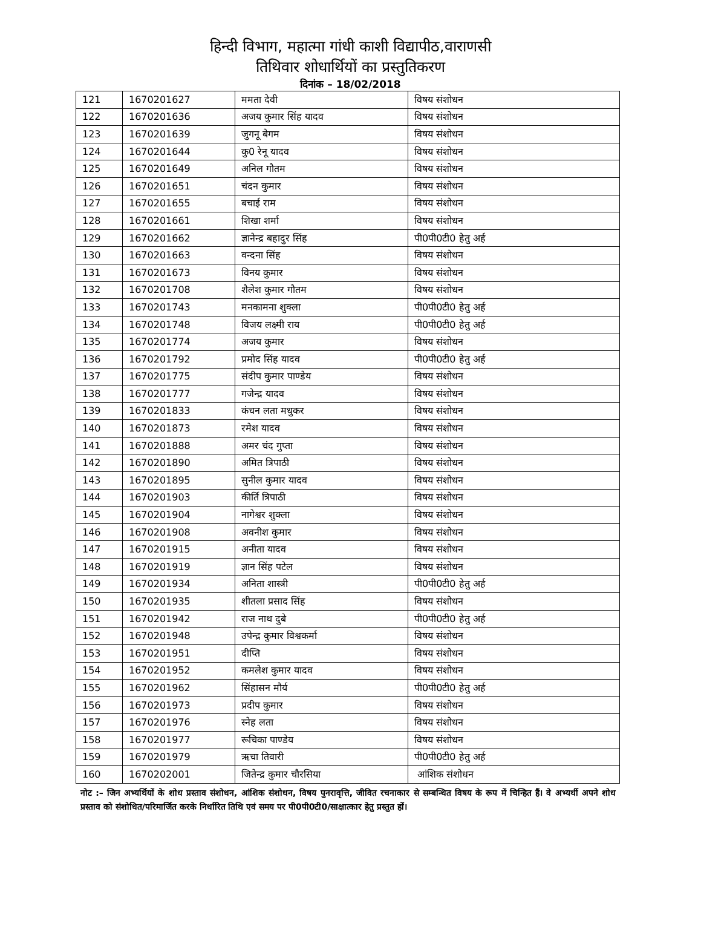हिन्दी विभाग, महात्मा गांधी काशी विद्यापीठ,वाराणसी
तिथिवार शोधार्थियों का प्रस्तुतिकरण
दिनांक – 18/02/2018
| 121 | 1670201627 | ममता देवी | विषय संशोधन |
| 122 | 1670201636 | अजय कुमार सिंह यादव | विषय संशोधन |
| 123 | 1670201639 | जुगनू बेगम | विषय संशोधन |
| 124 | 1670201644 | कु0 रेनू यादव | विषय संशोधन |
| 125 | 1670201649 | अनिल गौतम | विषय संशोधन |
| 126 | 1670201651 | चंदन कुमार | विषय संशोधन |
| 127 | 1670201655 | बचाई राम | विषय संशोधन |
| 128 | 1670201661 | शिखा शर्मा | विषय संशोधन |
| 129 | 1670201662 | ज्ञानेन्द्र बहादुर सिंह | पी0पी0टी0 हेतु अर्ह |
| 130 | 1670201663 | वन्दना सिंह | विषय संशोधन |
| 131 | 1670201673 | विनय कुमार | विषय संशोधन |
| 132 | 1670201708 | शैलेश कुमार गौतम | विषय संशोधन |
| 133 | 1670201743 | मनकामना शुक्ला | पी0पी0टी0 हेतु अर्ह |
| 134 | 1670201748 | विजय लक्ष्मी राय | पी0पी0टी0 हेतु अर्ह |
| 135 | 1670201774 | अजय कुमार | विषय संशोधन |
| 136 | 1670201792 | प्रमोद सिंह यादव | पी0पी0टी0 हेतु अर्ह |
| 137 | 1670201775 | संदीप कुमार पाण्डेय | विषय संशोधन |
| 138 | 1670201777 | गजेन्द्र यादव | विषय संशोधन |
| 139 | 1670201833 | कंचन लता मधुकर | विषय संशोधन |
| 140 | 1670201873 | रमेश यादव | विषय संशोधन |
| 141 | 1670201888 | अमर चंद गुप्ता | विषय संशोधन |
| 142 | 1670201890 | अमित त्रिपाठी | विषय संशोधन |
| 143 | 1670201895 | सुनील कुमार यादव | विषय संशोधन |
| 144 | 1670201903 | कीर्ति त्रिपाठी | विषय संशोधन |
| 145 | 1670201904 | नागेश्वर शुक्ला | विषय संशोधन |
| 146 | 1670201908 | अवनीश कुमार | विषय संशोधन |
| 147 | 1670201915 | अनीता यादव | विषय संशोधन |
| 148 | 1670201919 | ज्ञान सिंह पटेल | विषय संशोधन |
| 149 | 1670201934 | अनिता शास्त्री | पी0पी0टी0 हेतु अर्ह |
| 150 | 1670201935 | शीतला प्रसाद सिंह | विषय संशोधन |
| 151 | 1670201942 | राज नाथ दुबे | पी0पी0टी0 हेतु अर्ह |
| 152 | 1670201948 | उपेन्द्र कुमार विश्वकर्मा | विषय संशोधन |
| 153 | 1670201951 | दीप्ति | विषय संशोधन |
| 154 | 1670201952 | कमलेश कुमार यादव | विषय संशोधन |
| 155 | 1670201962 | सिंहासन मौर्य | पी0पी0टी0 हेतु अर्ह |
| 156 | 1670201973 | प्रदीप कुमार | विषय संशोधन |
| 157 | 1670201976 | स्नेह लता | विषय संशोधन |
| 158 | 1670201977 | रूचिका पाण्डेय | विषय संशोधन |
| 159 | 1670201979 | ऋचा तिवारी | पी0पी0टी0 हेतु अर्ह |
| 160 | 1670202001 | जितेन्द्र कुमार चौरसिया | आंशिक संशोधन |
नोट :– जिन अभ्यर्थियों के शोध प्रस्ताव संशोधन, आंशिक संशोधन, विषय पुनरावृत्ति, जीवित रचनाकार से सम्बन्धित विषय के रूप में चिन्हित हैं। वे अभ्यर्थी अपने शोध प्रस्ताव को संशोधित/परिमार्जित करके निर्धारित तिथि एवं समय पर पी0पी0टी0/साक्षात्कार हेतु प्रस्तुत हों।